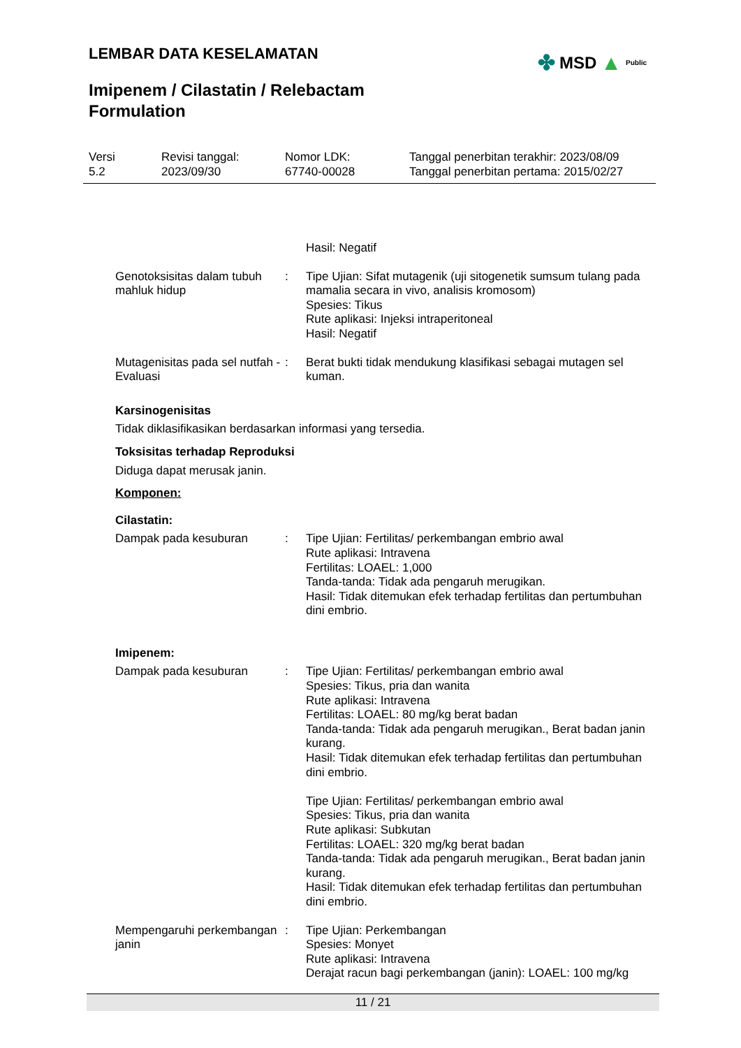LEMBAR DATA KESELAMATAN ✤ MSD ▲ Public
Imipenem / Cilastatin / Relebactam
Formulation
Versi
5.2
Revisi tanggal:
2023/09/30
Nomor LDK:
67740-00028
Tanggal penerbitan terakhir: 2023/08/09
Tanggal penerbitan pertama: 2015/02/27
Hasil: Negatif
Genotoksisitas dalam tubuh mahluk hidup
: Tipe Ujian: Sifat mutagenik (uji sitogenetik sumsum tulang pada mamalia secara in vivo, analisis kromosom)
Spesies: Tikus
Rute aplikasi: Injeksi intraperitoneal
Hasil: Negatif
Mutagenisitas pada sel nutfah - Evaluasi
: Berat bukti tidak mendukung klasifikasi sebagai mutagen sel kuman.
Karsinogenisitas
Tidak diklasifikasikan berdasarkan informasi yang tersedia.
Toksisitas terhadap Reproduksi
Diduga dapat merusak janin.
Komponen:
Cilastatin:
Dampak pada kesuburan : Tipe Ujian: Fertilitas/ perkembangan embrio awal
Rute aplikasi: Intravena
Fertilitas: LOAEL: 1,000
Tanda-tanda: Tidak ada pengaruh merugikan.
Hasil: Tidak ditemukan efek terhadap fertilitas dan pertumbuhan dini embrio.
Imipenem:
Dampak pada kesuburan : Tipe Ujian: Fertilitas/ perkembangan embrio awal
Spesies: Tikus, pria dan wanita
Rute aplikasi: Intravena
Fertilitas: LOAEL: 80 mg/kg berat badan
Tanda-tanda: Tidak ada pengaruh merugikan., Berat badan janin kurang.
Hasil: Tidak ditemukan efek terhadap fertilitas dan pertumbuhan dini embrio.
Tipe Ujian: Fertilitas/ perkembangan embrio awal
Spesies: Tikus, pria dan wanita
Rute aplikasi: Subkutan
Fertilitas: LOAEL: 320 mg/kg berat badan
Tanda-tanda: Tidak ada pengaruh merugikan., Berat badan janin kurang.
Hasil: Tidak ditemukan efek terhadap fertilitas dan pertumbuhan dini embrio.
Mempengaruhi perkembangan janin
: Tipe Ujian: Perkembangan
Spesies: Monyet
Rute aplikasi: Intravena
Derajat racun bagi perkembangan (janin): LOAEL: 100 mg/kg
11 / 21